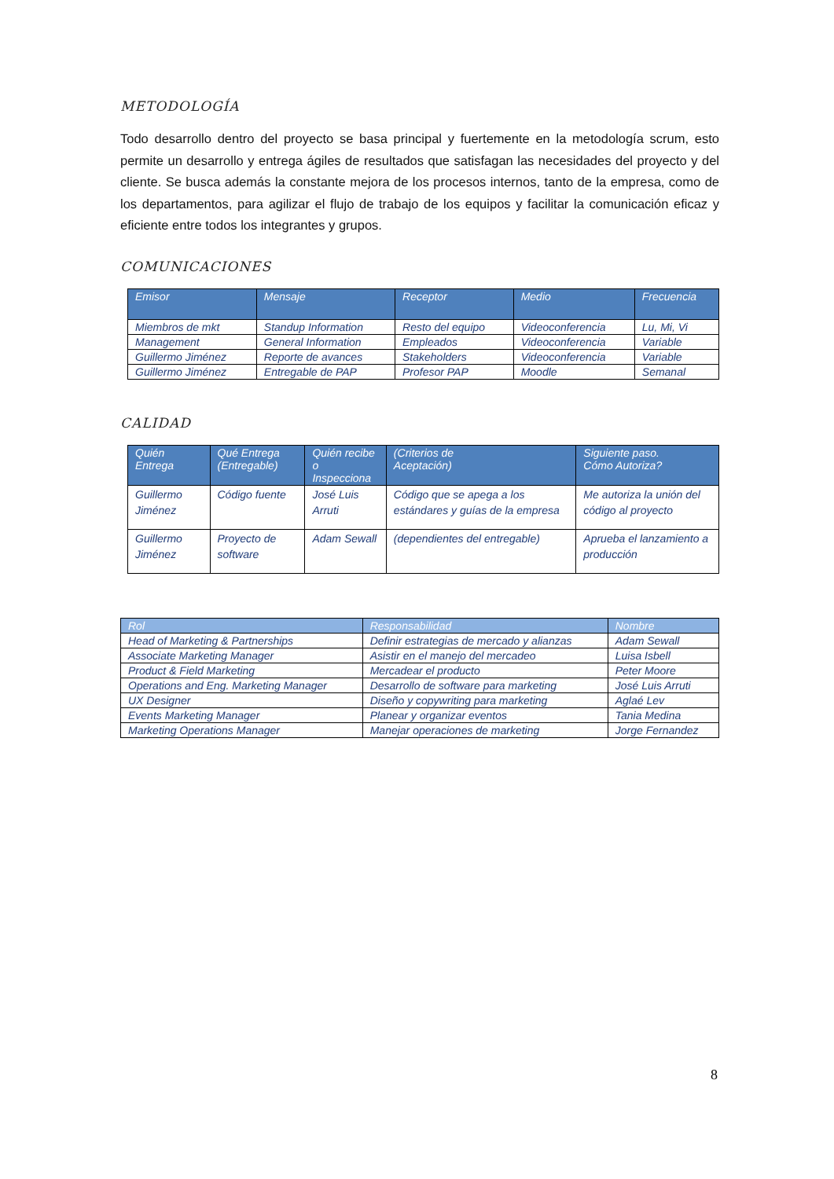METODOLOGÍA
Todo desarrollo dentro del proyecto se basa principal y fuertemente en la metodología scrum, esto permite un desarrollo y entrega ágiles de resultados que satisfagan las necesidades del proyecto y del cliente. Se busca además la constante mejora de los procesos internos, tanto de la empresa, como de los departamentos, para agilizar el flujo de trabajo de los equipos y facilitar la comunicación eficaz y eficiente entre todos los integrantes y grupos.
COMUNICACIONES
| Emisor | Mensaje | Receptor | Medio | Frecuencia |
| --- | --- | --- | --- | --- |
| Miembros de mkt | Standup Information | Resto del equipo | Videoconferencia | Lu, Mi, Vi |
| Management | General Information | Empleados | Videoconferencia | Variable |
| Guillermo Jiménez | Reporte de avances | Stakeholders | Videoconferencia | Variable |
| Guillermo Jiménez | Entregable de PAP | Profesor PAP | Moodle | Semanal |
CALIDAD
| Quién Entrega | Qué Entrega (Entregable) | Quién recibe o Inspecciona | (Criterios de Aceptación) | Siguiente paso. Cómo Autoriza? |
| --- | --- | --- | --- | --- |
| Guillermo Jiménez | Código fuente | José Luis Arruti | Código que se apega a los estándares y guías de la empresa | Me autoriza la unión del código al proyecto |
| Guillermo Jiménez | Proyecto de software | Adam Sewall | (dependientes del entregable) | Aprueba el lanzamiento a producción |
| Rol | Responsabilidad | Nombre |
| --- | --- | --- |
| Head of Marketing & Partnerships | Definir estrategias de mercado y alianzas | Adam Sewall |
| Associate Marketing Manager | Asistir en el manejo del mercadeo | Luisa Isbell |
| Product & Field Marketing | Mercadear el producto | Peter Moore |
| Operations and Eng. Marketing Manager | Desarrollo de software para marketing | José Luis Arruti |
| UX Designer | Diseño y copywriting para marketing | Aglaé Lev |
| Events Marketing Manager | Planear y organizar eventos | Tania Medina |
| Marketing Operations Manager | Manejar operaciones de marketing | Jorge Fernandez |
8